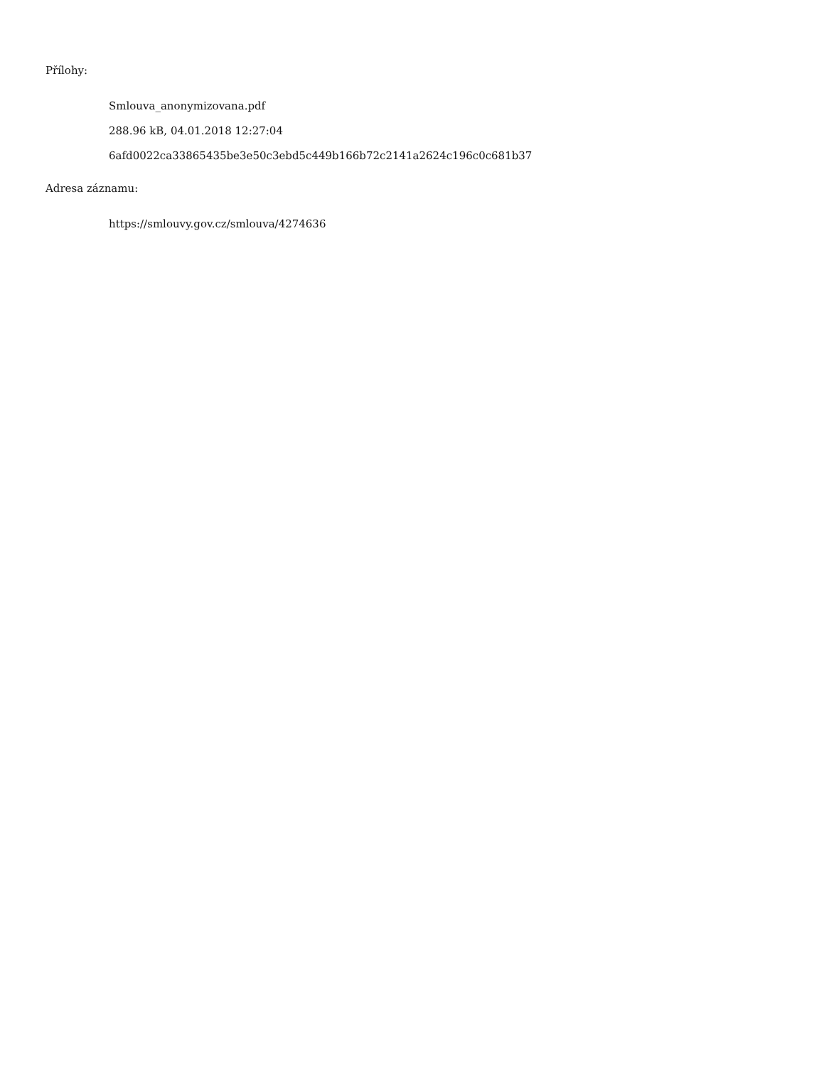Přílohy:
Smlouva_anonymizovana.pdf
288.96 kB, 04.01.2018 12:27:04
6afd0022ca33865435be3e50c3ebd5c449b166b72c2141a2624c196c0c681b37
Adresa záznamu:
https://smlouvy.gov.cz/smlouva/4274636